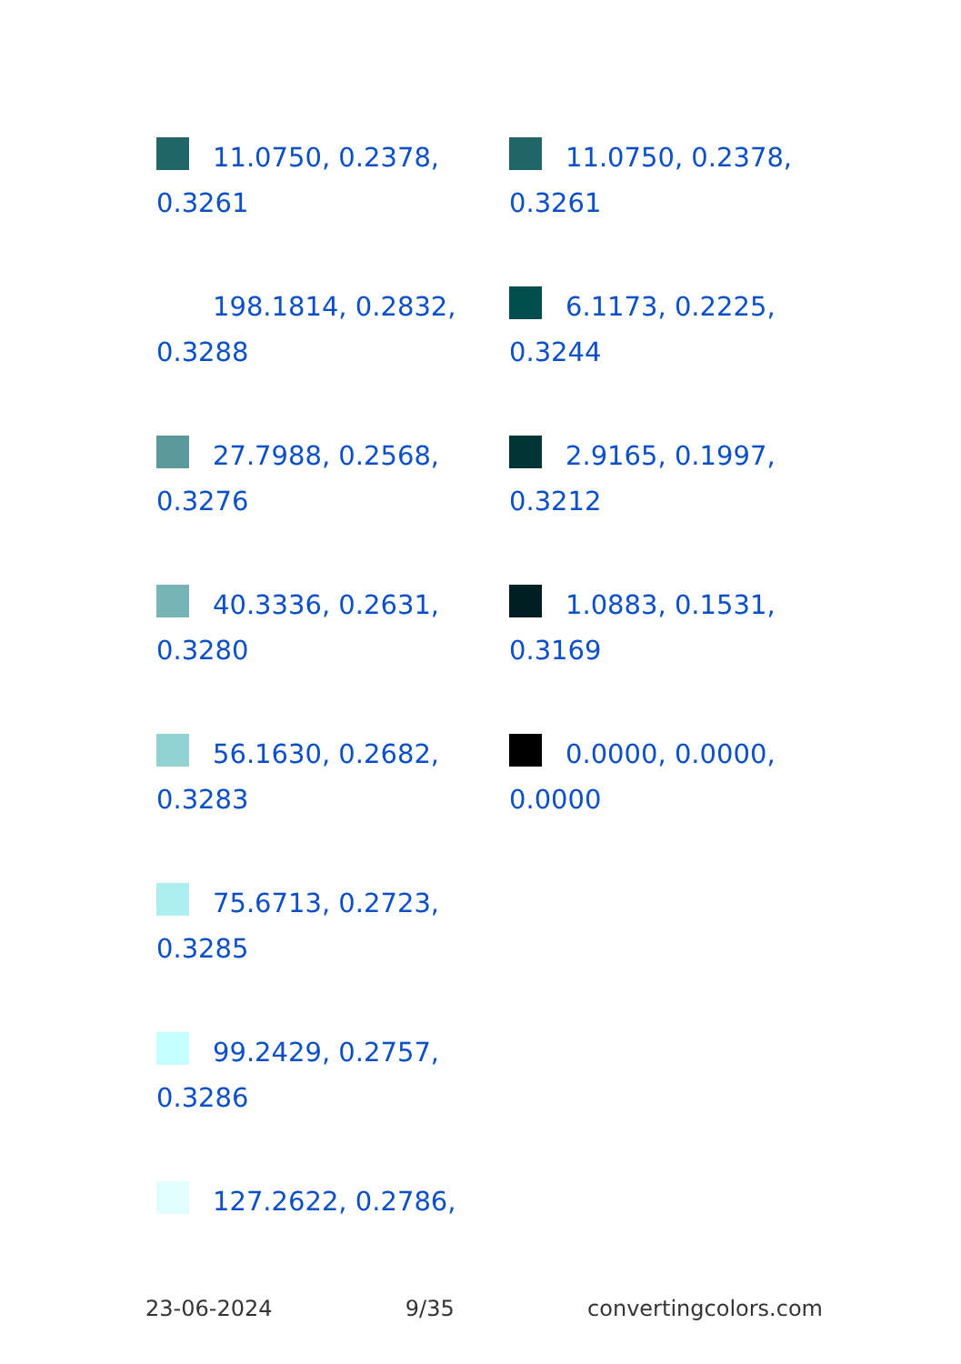11.0750, 0.2378,
0.3261
198.1814, 0.2832,
0.3288
27.7988, 0.2568,
0.3276
40.3336, 0.2631,
0.3280
56.1630, 0.2682,
0.3283
75.6713, 0.2723,
0.3285
99.2429, 0.2757,
0.3286
127.2622, 0.2786,
11.0750, 0.2378,
0.3261
6.1173, 0.2225,
0.3244
2.9165, 0.1997,
0.3212
1.0883, 0.1531,
0.3169
0.0000, 0.0000,
0.0000
23-06-2024 9/35 convertingcolors.com